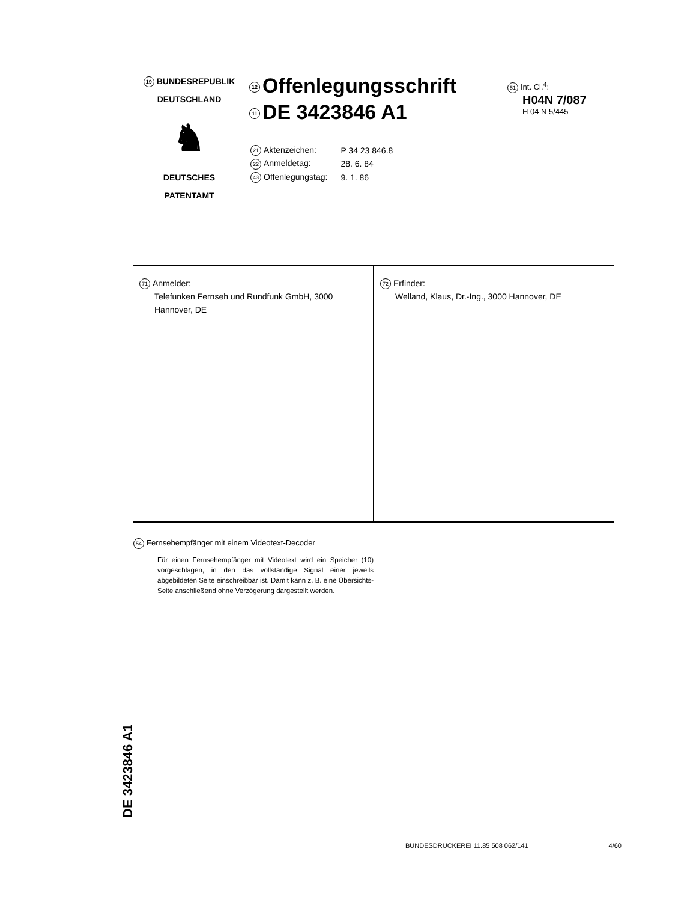19 BUNDESREPUBLIK
DEUTSCHLAND
♞
DEUTSCHES
PATENTAMT
12 Offenlegungsschrift
11 DE 3423846 A1
| 21 Aktenzeichen: | P 34 23 846.8 |
| 22 Anmeldetag: | 28. 6. 84 |
| 43 Offenlegungstag: | 9. 1. 86 |
51 Int. Cl.<sup>4</sup>:
H04N 7/087
H 04 N 5/445
71 Anmelder:
Telefunken Fernseh und Rundfunk GmbH, 3000 Hannover, DE
72 Erfinder:
Welland, Klaus, Dr.-Ing., 3000 Hannover, DE
54 Fernsehempfänger mit einem Videotext-Decoder
Für einen Fernsehempfänger mit Videotext wird ein Speicher (10) vorgeschlagen, in den das vollständige Signal einer jeweils abgebildeten Seite einschreibbar ist. Damit kann z. B. eine Übersichts-Seite anschließend ohne Verzögerung dargestellt werden.
DE 3423846 A1
BUNDESDRUCKEREI 11.85 508 062/141 4/60